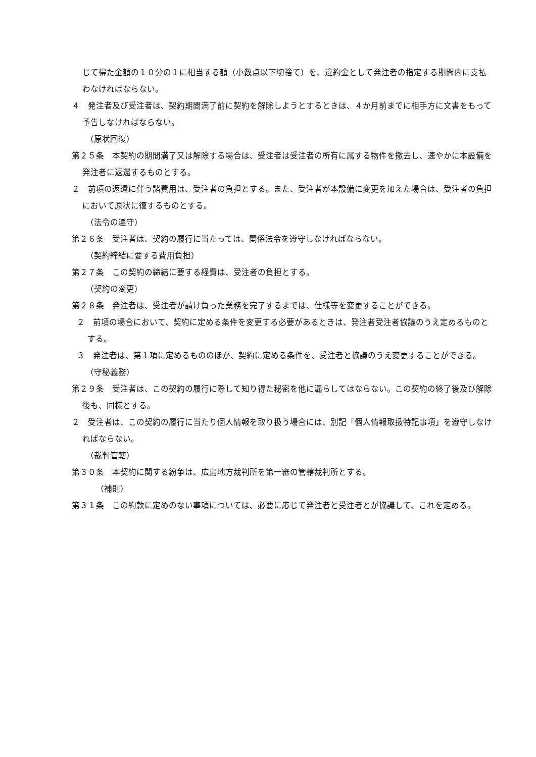じて得た金額の１０分の１に相当する額（小数点以下切捨て）を、違約金として発注者の指定する期間内に支払わなければならない。
４　発注者及び受注者は、契約期間満了前に契約を解除しようとするときは、４か月前までに相手方に文書をもって予告しなければならない。
（原状回復）
第２５条　本契約の期間満了又は解除する場合は、受注者は受注者の所有に属する物件を撤去し、速やかに本設備を発注者に返還するものとする。
２　前項の返還に伴う諸費用は、受注者の負担とする。また、受注者が本設備に変更を加えた場合は、受注者の負担において原状に復するものとする。
（法令の遵守）
第２６条　受注者は、契約の履行に当たっては、関係法令を遵守しなければならない。
（契約締結に要する費用負担）
第２７条　この契約の締結に要する経費は、受注者の負担とする。
（契約の変更）
第２８条　発注者は、受注者が請け負った業務を完了するまでは、仕様等を変更することができる。
２　前項の場合において、契約に定める条件を変更する必要があるときは、発注者受注者協議のうえ定めるものとする。
３　発注者は、第１項に定めるもののほか、契約に定める条件を、受注者と協議のうえ変更することができる。
（守秘義務）
第２９条　受注者は、この契約の履行に際して知り得た秘密を他に漏らしてはならない。この契約の終了後及び解除後も、同様とする。
２　受注者は、この契約の履行に当たり個人情報を取り扱う場合には、別記「個人情報取扱特記事項」を遵守しなければならない。
（裁判管轄）
第３０条　本契約に関する紛争は、広島地方裁判所を第一審の管轄裁判所とする。
（補則）
第３１条　この約款に定めのない事項については、必要に応じて発注者と受注者とが協議して、これを定める。